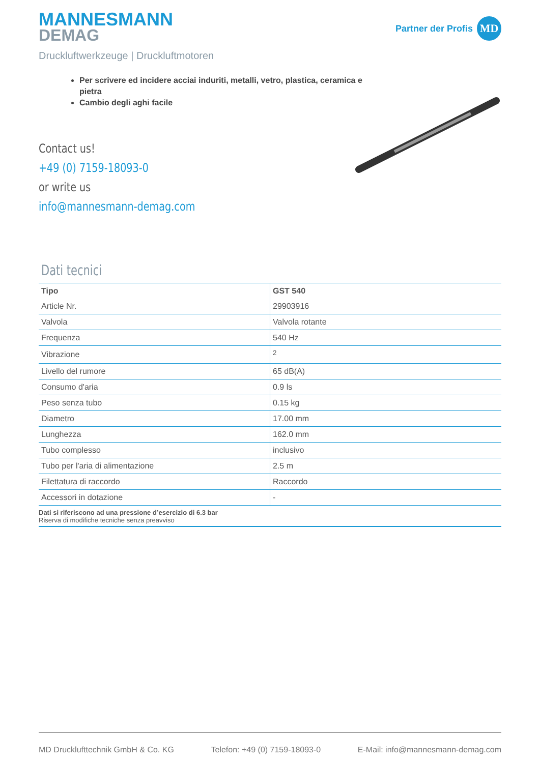MANNESMANN
DEMAG
Partner der Profis
MD
Druckluftwerkzeuge | Druckluftmotoren
Per scrivere ed incidere acciai induriti, metalli, vetro, plastica, ceramica e pietra
Cambio degli aghi facile
Contact us!
+49 (0) 7159-18093-0
or write us
info@mannesmann-demag.com
Dati tecnici
| Tipo | GST 540 |
| --- | --- |
| Article Nr. | 29903916 |
| Valvola | Valvola rotante |
| Frequenza | 540 Hz |
| Vibrazione | <sup>2</sup> |
| Livello del rumore | 65 dB(A) |
| Consumo d'aria | 0.9 ls |
| Peso senza tubo | 0.15 kg |
| Diametro | 17.00 mm |
| Lunghezza | 162.0 mm |
| Tubo complesso | inclusivo |
| Tubo per l'aria di alimentazione | 2.5 m |
| Filettatura di raccordo | Raccordo |
| Accessori in dotazione | - |
Dati si riferiscono ad una pressione d’esercizio di 6.3 bar
Riserva di modifiche tecniche senza preavviso
MD Drucklufttechnik GmbH & Co. KG Telefon: +49 (0) 7159-18093-0 E-Mail: info@mannesmann-demag.com